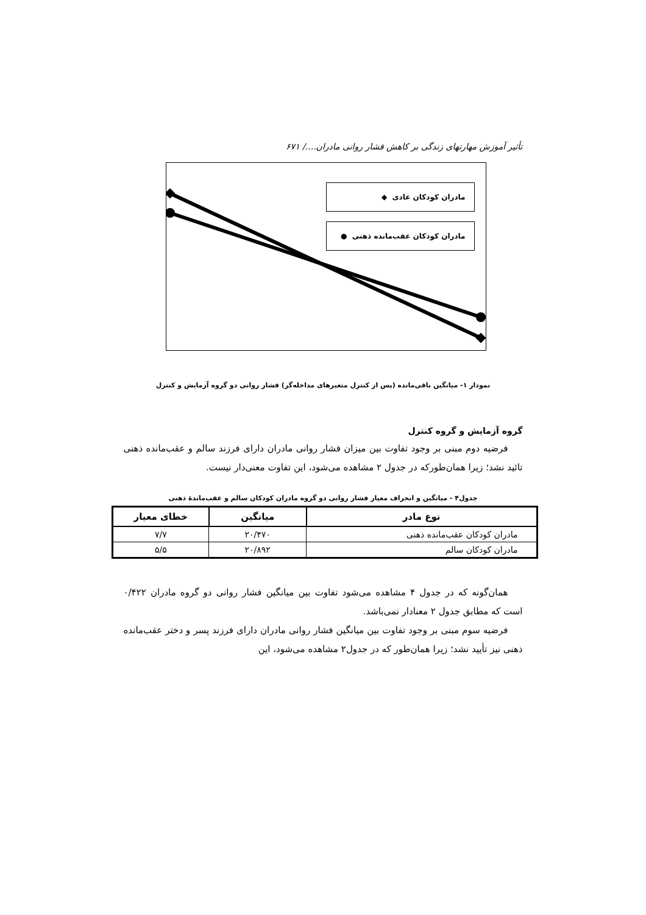تأثیر آموزش مهارتهای زندگی بر کاهش فشار روانی مادران..../ ۶۷۱
مادران کودکان عادی ◆
مادران کودکان عقب‌مانده ذهنی ●
نمودار ۱- میانگین باقی‌مانده (پس از کنترل متغیرهای مداخله‌گر) فشار روانی دو گروه آزمایش و کنترل
گروه آزمایش و گروه کنترل
فرضیه دوم مبنی بر وجود تفاوت بین میزان فشار روانی مادران دارای فرزند سالم و عقب‌مانده ذهنی تائید نشد؛ زیرا همان‌طورکه در جدول ۲ مشاهده می‌شود، این تفاوت معنی‌دار نیست.
جدول۴ - میانگین و انحراف معیار فشار روانی دو گروه مادران کودکان سالم و عقب‌ماندۀ ذهنی
| نوع مادر | میانگین | خطای معیار |
| --- | --- | --- |
| مادران کودکان عقب‌مانده ذهنی | ۲۰/۴۷۰ | ۷/۷ |
| مادران کودکان سالم | ۲۰/۸۹۲ | ۵/۵ |
همان‌گونه که در جدول ۴ مشاهده می‌شود تفاوت بین میانگین فشار روانی دو گروه مادران ۰/۴۲۲ است که مطابق جدول ۲ معنادار نمی‌باشد.
فرضیه سوم مبنی بر وجود تفاوت بین میانگین فشار روانی مادران دارای فرزند پسر و دختر عقب‌مانده ذهنی نیز تأیید نشد؛ زیرا همان‌طور که در جدول۲ مشاهده می‌شود، این